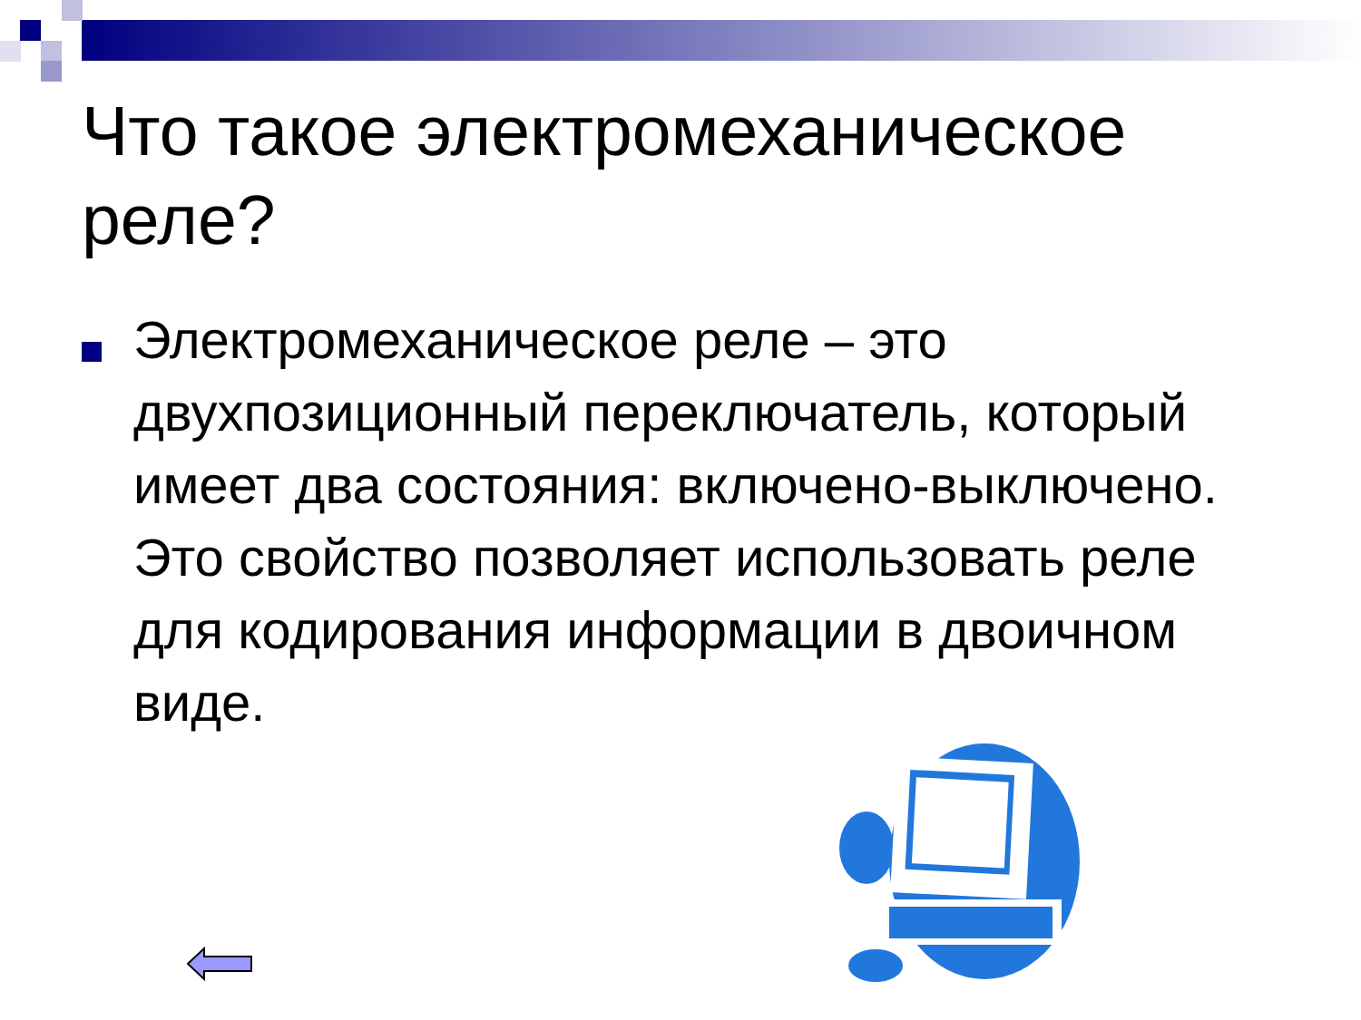Что такое электромеханическое реле?
Электромеханическое реле – это двухпозиционный переключатель, который имеет два состояния: включено-выключено. Это свойство позволяет использовать реле для кодирования информации в двоичном виде.